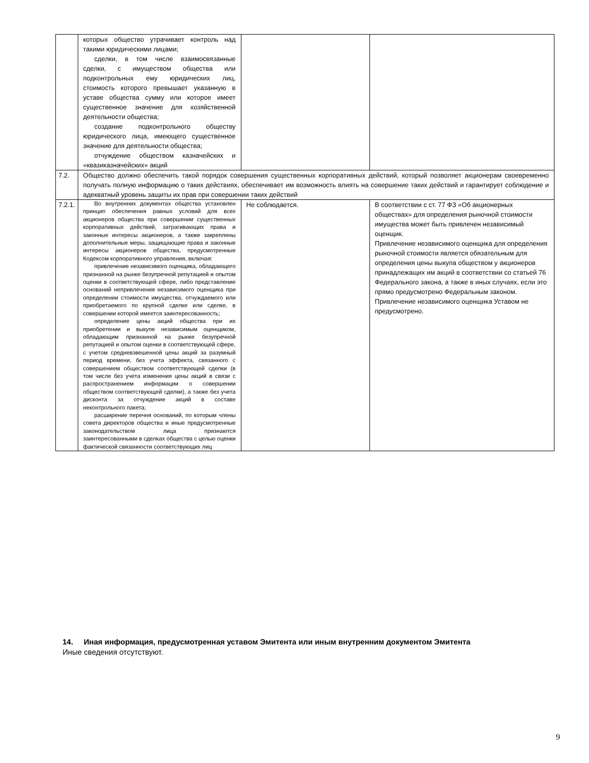| | которых общество утрачивает контроль над такими юридическими лицами; сделки, в том числе взаимосвязанные сделки, с имуществом общества или подконтрольных ему юридических лиц, стоимость которого превышает указанную в уставе общества сумму или которое имеет существенное значение для хозяйственной деятельности общества; создание подконтрольного обществу юридического лица, имеющего существенное значение для деятельности общества; отчуждение обществом казначейских и «квазиказначейских» акций | | |
| 7.2. | Общество должно обеспечить такой порядок совершения существенных корпоративных действий, который позволяет акционерам своевременно получать полную информацию о таких действиях, обеспечивает им возможность влиять на совершение таких действий и гарантирует соблюдение и адекватный уровень защиты их прав при совершении таких действий | | |
| 7.2.1. | Во внутренних документах общества установлен принцип обеспечения равных условий для всех акционеров общества при совершении существенных корпоративных действий, затрагивающих права и законные интересы акционеров, а также закреплены дополнительные меры, защищающие права и законные интересы акционеров общества, предусмотренные Кодексом корпоративного управления, включая: привлечение независимого оценщика, обладающего признанной на рынке безупречной репутацией и опытом оценки в соответствующей сфере, либо представление оснований непривлечения независимого оценщика при определении стоимости имущества, отчуждаемого или приобретаемого по крупной сделке или сделке, в совершении которой имеется заинтересованность; определение цены акций общества при их приобретении и выкупе независимым оценщиком, обладающим признанной на рынке безупречной репутацией и опытом оценки в соответствующей сфере, с учетом средневзвешенной цены акций за разумный период времени, без учета эффекта, связанного с совершением обществом соответствующей сделки (в том числе без учета изменения цены акций в связи с распространением информации о совершении обществом соответствующей сделки), а также без учета дисконта за отчуждение акций в составе неконтрольного пакета; расширение перечня оснований, по которым члены совета директоров общества и иные предусмотренные законодательством лица признаются заинтересованными в сделках общества с целью оценки фактической связанности соответствующих лиц | Не соблюдается. | В соответствии с ст. 77 ФЗ «Об акционерных обществах» для определения рыночной стоимости имущества может быть привлечен независимый оценщик. Привлечение независимого оценщика для определения рыночной стоимости является обязательным для определения цены выкупа обществом у акционеров принадлежащих им акций в соответствии со статьей 76 Федерального закона, а также в иных случаях, если это прямо предусмотрено Федеральным законом. Привлечение независимого оценщика Уставом не предусмотрено. |
14. Иная информация, предусмотренная уставом Эмитента или иным внутренним документом Эмитента
Иные сведения отсутствуют.
9